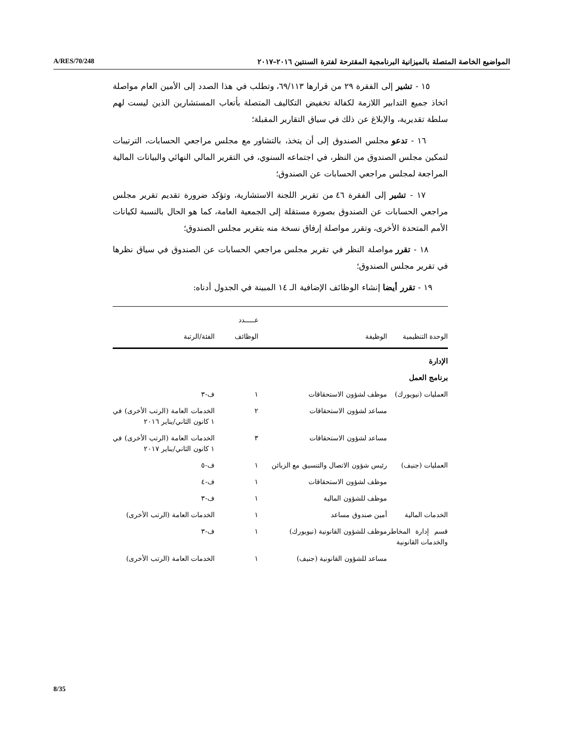المواضيع الخاصة المتصلة بالميزانية البرنامجية المقترحة لفترة السنتين ٢٠١٦–٢٠١٧ A/RES/70/248
١٥ - تشير إلى الفقرة ٢٩ من قرارها ٦٩/١١٣، وتطلب في هذا الصدد إلى الأمين العام مواصلة اتخاذ جميع التدابير اللازمة لكفالة تخفيض التكاليف المتصلة بأتعاب المستشارين الذين ليست لهم سلطة تقديرية، والإبلاغ عن ذلك في سياق التقارير المقبلة؛
١٦ - تدعو مجلس الصندوق إلى أن يتخذ، بالتشاور مع مجلس مراجعي الحسابات، الترتيبات لتمكين مجلس الصندوق من النظر، في اجتماعه السنوي، في التقرير المالي النهائي والبيانات المالية المراجعة لمجلس مراجعي الحسابات عن الصندوق؛
١٧ - تشير إلى الفقرة ٤٦ من تقرير اللجنة الاستشارية، وتؤكد ضرورة تقديم تقرير مجلس مراجعي الحسابات عن الصندوق بصورة مستقلة إلى الجمعية العامة، كما هو الحال بالنسبة لكيانات الأمم المتحدة الأخرى، وتقرر مواصلة إرفاق نسخة منه بتقرير مجلس الصندوق؛
١٨ - تقرر مواصلة النظر في تقرير مجلس مراجعي الحسابات عن الصندوق في سياق نظرها في تقرير مجلس الصندوق؛
١٩ - تقرر أيضا إنشاء الوظائف الإضافية الـ ١٤ المبينة في الجدول أدناه:
| الوحدة التنظيمية | الوظيفة | عـــــدد الوظائف | الفئة/الرتبة |
| --- | --- | --- | --- |
| الإدارة | | | |
| برنامج العمل | | | |
| العمليات (نيويورك) | موظف لشؤون الاستحقاقات | ١ | ف-٣ |
| | مساعد لشؤون الاستحقاقات | ٢ | الخدمات العامة (الرتب الأخرى) في ١ كانون الثاني/يناير ٢٠١٦ |
| | مساعد لشؤون الاستحقاقات | ٣ | الخدمات العامة (الرتب الأخرى) في ١ كانون الثاني/يناير ٢٠١٧ |
| العمليات (جنيف) | رئيس شؤون الاتصال والتنسيق مع الزبائن | ١ | ف-٥ |
| | موظف لشؤون الاستحقاقات | ١ | ف-٤ |
| | موظف للشؤون المالية | ١ | ف-٣ |
| الخدمات المالية | أمين صندوق مساعد | ١ | الخدمات العامة (الرتب الأخرى) |
| قسم إدارة المخاطر والخدمات القانونية | موظف للشؤون القانونية (نيويورك) | ١ | ف-٣ |
| | مساعد للشؤون القانونية (جنيف) | ١ | الخدمات العامة (الرتب الأخرى) |
8/35